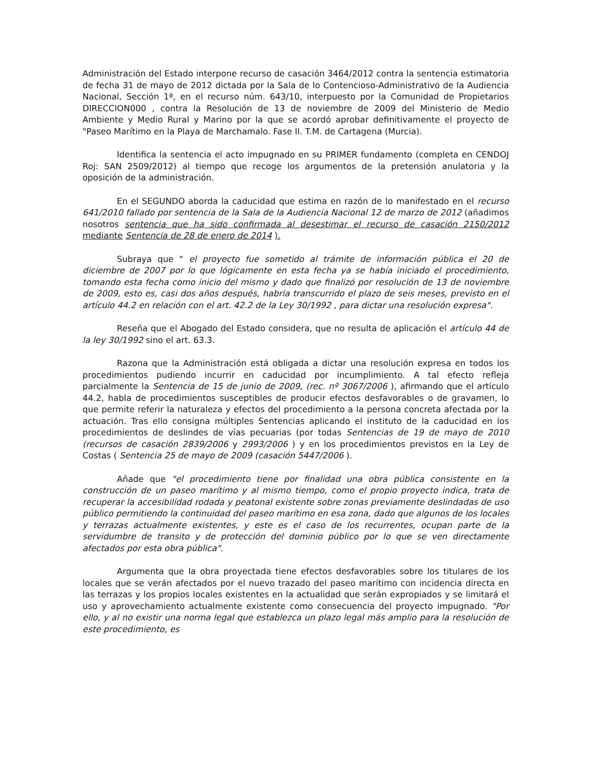Administración del Estado interpone recurso de casación 3464/2012 contra la sentencia estimatoria de fecha 31 de mayo de 2012 dictada por la Sala de lo Contencioso-Administrativo de la Audiencia Nacional, Sección 1ª, en el recurso núm. 643/10, interpuesto por la Comunidad de Propietarios DIRECCION000 , contra la Resolución de 13 de noviembre de 2009 del Ministerio de Medio Ambiente y Medio Rural y Marino por la que se acordó aprobar definitivamente el proyecto de "Paseo Marítimo en la Playa de Marchamalo. Fase II. T.M. de Cartagena (Murcia).
Identifica la sentencia el acto impugnado en su PRIMER fundamento (completa en CENDOJ Roj: SAN 2509/2012) al tiempo que recoge los argumentos de la pretensión anulatoria y la oposición de la administración.
En el SEGUNDO aborda la caducidad que estima en razón de lo manifestado en el recurso 641/2010 fallado por sentencia de la Sala de la Audiencia Nacional 12 de marzo de 2012 (añadimos nosotros sentencia que ha sido confirmada al desestimar el recurso de casación 2150/2012 mediante Sentencia de 28 de enero de 2014 ).
Subraya que " el proyecto fue sometido al trámite de información pública el 20 de diciembre de 2007 por lo que lógicamente en esta fecha ya se había iniciado el procedimiento, tomando esta fecha como inicio del mismo y dado que finalizó por resolución de 13 de noviembre de 2009, esto es, casi dos años después, habría transcurrido el plazo de seis meses, previsto en el artículo 44.2 en relación con el art. 42.2 de la Ley 30/1992 , para dictar una resolución expresa".
Reseña que el Abogado del Estado considera, que no resulta de aplicación el artículo 44 de la ley 30/1992 sino el art. 63.3.
Razona que la Administración está obligada a dictar una resolución expresa en todos los procedimientos pudiendo incurrir en caducidad por incumplimiento. A tal efecto refleja parcialmente la Sentencia de 15 de junio de 2009, (rec. nº 3067/2006 ), afirmando que el artículo 44.2, habla de procedimientos susceptibles de producir efectos desfavorables o de gravamen, lo que permite referir la naturaleza y efectos del procedimiento a la persona concreta afectada por la actuación. Tras ello consigna múltiples Sentencias aplicando el instituto de la caducidad en los procedimientos de deslindes de vías pecuarias (por todas Sentencias de 19 de mayo de 2010 (recursos de casación 2839/2006 y 2993/2006 ) y en los procedimientos previstos en la Ley de Costas ( Sentencia 25 de mayo de 2009 (casación 5447/2006 ).
Añade que "el procedimiento tiene por finalidad una obra pública consistente en la construcción de un paseo marítimo y al mismo tiempo, como el propio proyecto indica, trata de recuperar la accesibilidad rodada y peatonal existente sobre zonas previamente deslindadas de uso público permitiendo la continuidad del paseo marítimo en esa zona, dado que algunos de los locales y terrazas actualmente existentes, y este es el caso de los recurrentes, ocupan parte de la servidumbre de transito y de protección del dominio público por lo que se ven directamente afectados por esta obra pública".
Argumenta que la obra proyectada tiene efectos desfavorables sobre los titulares de los locales que se verán afectados por el nuevo trazado del paseo marítimo con incidencia directa en las terrazas y los propios locales existentes en la actualidad que serán expropiados y se limitará el uso y aprovechamiento actualmente existente como consecuencia del proyecto impugnado. "Por ello, y al no existir una norma legal que establezca un plazo legal más amplio para la resolución de este procedimiento, es